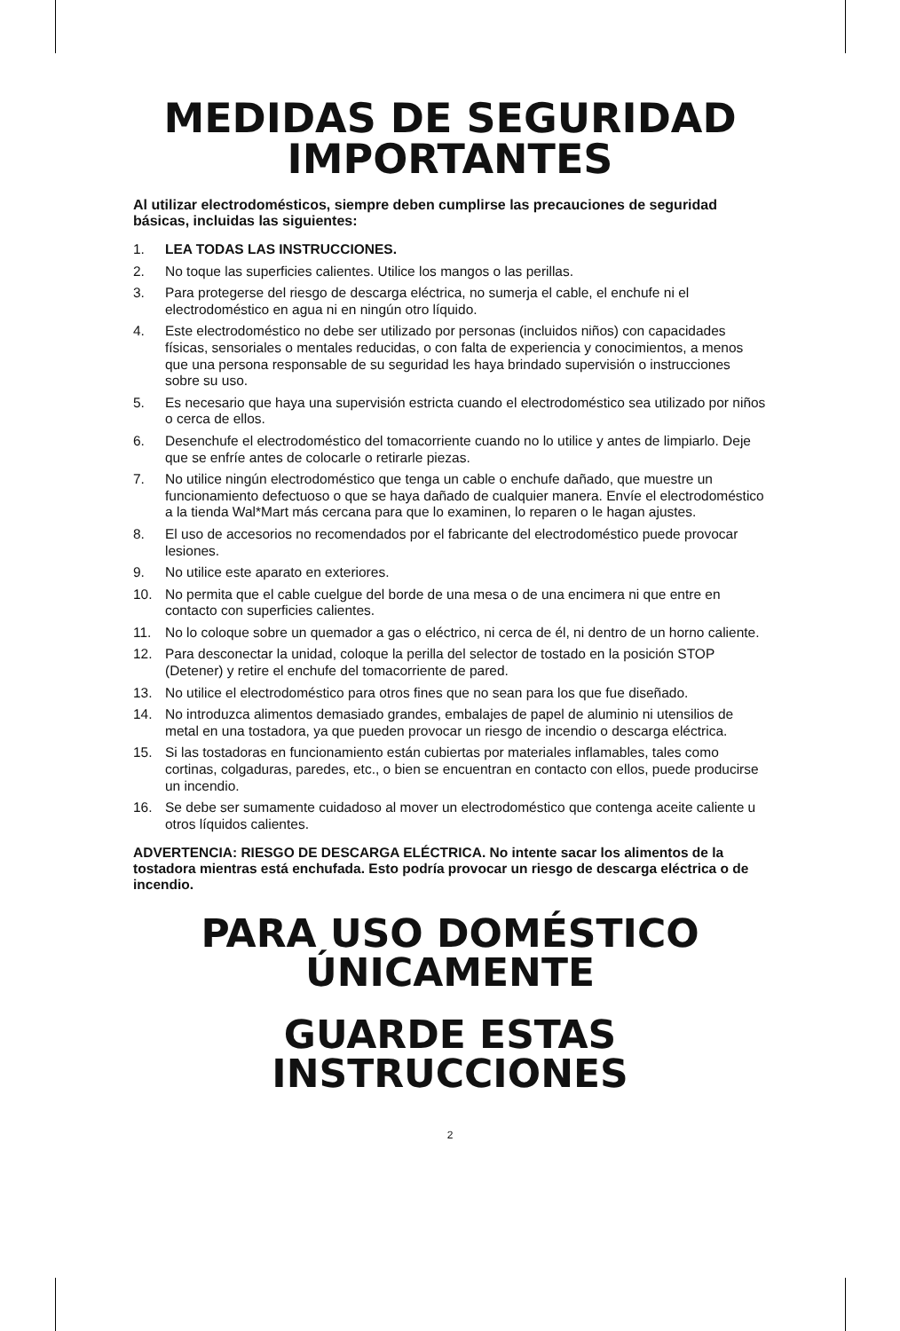MEDIDAS DE SEGURIDAD
IMPORTANTES
Al utilizar electrodomésticos, siempre deben cumplirse las precauciones de seguridad básicas, incluidas las siguientes:
1. LEA TODAS LAS INSTRUCCIONES.
2. No toque las superficies calientes. Utilice los mangos o las perillas.
3. Para protegerse del riesgo de descarga eléctrica, no sumerja el cable, el enchufe ni el electrodoméstico en agua ni en ningún otro líquido.
4. Este electrodoméstico no debe ser utilizado por personas (incluidos niños) con capacidades físicas, sensoriales o mentales reducidas, o con falta de experiencia y conocimientos, a menos que una persona responsable de su seguridad les haya brindado supervisión o instrucciones sobre su uso.
5. Es necesario que haya una supervisión estricta cuando el electrodoméstico sea utilizado por niños o cerca de ellos.
6. Desenchufe el electrodoméstico del tomacorriente cuando no lo utilice y antes de limpiarlo. Deje que se enfríe antes de colocarle o retirarle piezas.
7. No utilice ningún electrodoméstico que tenga un cable o enchufe dañado, que muestre un funcionamiento defectuoso o que se haya dañado de cualquier manera. Envíe el electrodoméstico a la tienda Wal*Mart más cercana para que lo examinen, lo reparen o le hagan ajustes.
8. El uso de accesorios no recomendados por el fabricante del electrodoméstico puede provocar lesiones.
9. No utilice este aparato en exteriores.
10. No permita que el cable cuelgue del borde de una mesa o de una encimera ni que entre en contacto con superficies calientes.
11. No lo coloque sobre un quemador a gas o eléctrico, ni cerca de él, ni dentro de un horno caliente.
12. Para desconectar la unidad, coloque la perilla del selector de tostado en la posición STOP (Detener) y retire el enchufe del tomacorriente de pared.
13. No utilice el electrodoméstico para otros fines que no sean para los que fue diseñado.
14. No introduzca alimentos demasiado grandes, embalajes de papel de aluminio ni utensilios de metal en una tostadora, ya que pueden provocar un riesgo de incendio o descarga eléctrica.
15. Si las tostadoras en funcionamiento están cubiertas por materiales inflamables, tales como cortinas, colgaduras, paredes, etc., o bien se encuentran en contacto con ellos, puede producirse un incendio.
16. Se debe ser sumamente cuidadoso al mover un electrodoméstico que contenga aceite caliente u otros líquidos calientes.
ADVERTENCIA: RIESGO DE DESCARGA ELÉCTRICA. No intente sacar los alimentos de la tostadora mientras está enchufada. Esto podría provocar un riesgo de descarga eléctrica o de incendio.
PARA USO DOMÉSTICO
ÚNICAMENTE
GUARDE ESTAS INSTRUCCIONES
2